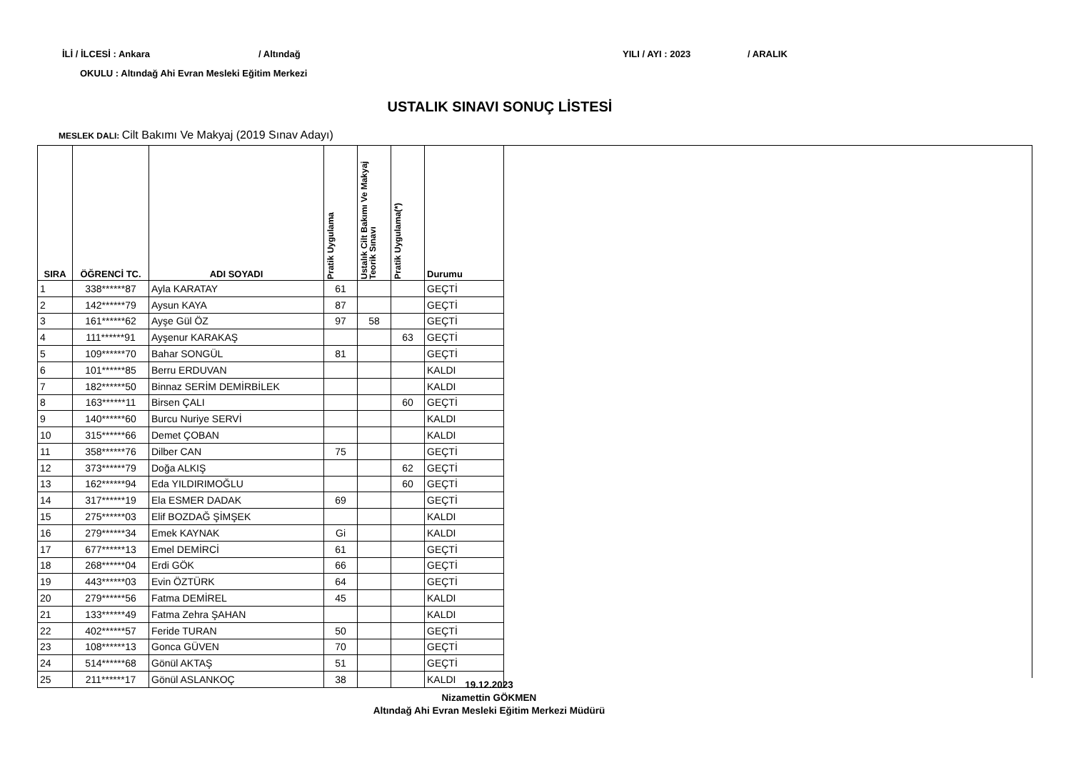İLİ / İLCESİ : Ankara / Altındağ YILI / AYI : 2023 / ARALIK
OKULU : Altındağ Ahi Evran Mesleki Eğitim Merkezi
USTALIK SINAVI SONUÇ LİSTESİ
MESLEK DALI: Cilt Bakımı Ve Makyaj (2019 Sınav Adayı)
| SIRA | ÖĞRENCİ TC. | ADI SOYADI | Pratik Uygulama | Ustalık Cilt Bakımı Ve Makyaj Teorik Sınavı | Pratik Uygulama(*) | Durumu |
| --- | --- | --- | --- | --- | --- | --- |
| 1 | 338******87 | Ayla KARATAY | 61 | | | GEÇTİ |
| 2 | 142******79 | Aysun KAYA | 87 | | | GEÇTİ |
| 3 | 161******62 | Ayşe Gül ÖZ | 97 | 58 | | GEÇTİ |
| 4 | 111******91 | Ayşenur KARAKAŞ | | | 63 | GEÇTİ |
| 5 | 109******70 | Bahar SONGÜL | 81 | | | GEÇTİ |
| 6 | 101******85 | Berru ERDUVAN | | | | KALDI |
| 7 | 182******50 | Binnaz SERİM DEMİRBİLEK | | | | KALDI |
| 8 | 163******11 | Birsen ÇALI | | | 60 | GEÇTİ |
| 9 | 140******60 | Burcu Nuriye SERVİ | | | | KALDI |
| 10 | 315******66 | Demet ÇOBAN | | | | KALDI |
| 11 | 358******76 | Dilber CAN | 75 | | | GEÇTİ |
| 12 | 373******79 | Doğa ALKIŞ | | | 62 | GEÇTİ |
| 13 | 162******94 | Eda YILDIRIMOĞLU | | | 60 | GEÇTİ |
| 14 | 317******19 | Ela ESMER DADAK | 69 | | | GEÇTİ |
| 15 | 275******03 | Elif BOZDAĞ ŞİMŞEK | | | | KALDI |
| 16 | 279******34 | Emek KAYNAK | Gi | | | KALDI |
| 17 | 677******13 | Emel DEMİRCİ | 61 | | | GEÇTİ |
| 18 | 268******04 | Erdi GÖK | 66 | | | GEÇTİ |
| 19 | 443******03 | Evin ÖZTÜRK | 64 | | | GEÇTİ |
| 20 | 279******56 | Fatma DEMİREL | 45 | | | KALDI |
| 21 | 133******49 | Fatma Zehra ŞAHAN | | | | KALDI |
| 22 | 402******57 | Feride TURAN | 50 | | | GEÇTİ |
| 23 | 108******13 | Gonca GÜVEN | 70 | | | GEÇTİ |
| 24 | 514******68 | Gönül AKTAŞ | 51 | | | GEÇTİ |
| 25 | 211******17 | Gönül ASLANKOÇ | 38 | | | KALDI |
19.12.2023
Nizamettin GÖKMEN
Altındağ Ahi Evran Mesleki Eğitim Merkezi Müdürü